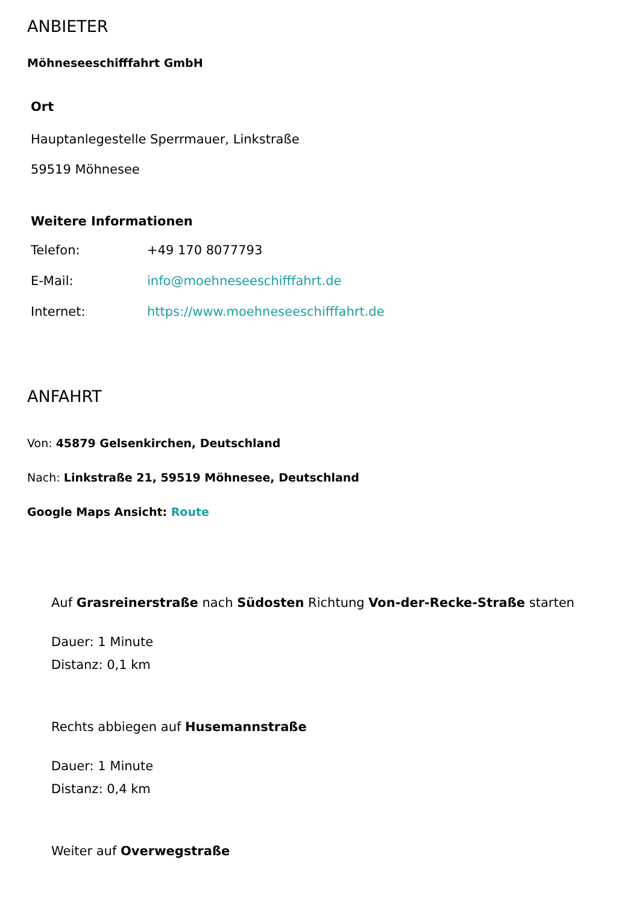ANBIETER
Möhneseeschifffahrt GmbH
Ort
Hauptanlegestelle Sperrmauer, Linkstraße
59519 Möhnesee
Weitere Informationen
Telefon: +49 170 8077793
E-Mail: info@moehneseeschifffahrt.de
Internet: https://www.moehneseeschifffahrt.de
ANFAHRT
Von: 45879 Gelsenkirchen, Deutschland
Nach: Linkstraße 21, 59519 Möhnesee, Deutschland
Google Maps Ansicht: Route
Auf Grasreinerstraße nach Südosten Richtung Von-der-Recke-Straße starten
Dauer: 1 Minute
Distanz: 0,1 km
Rechts abbiegen auf Husemannstraße
Dauer: 1 Minute
Distanz: 0,4 km
Weiter auf Overwegstraße